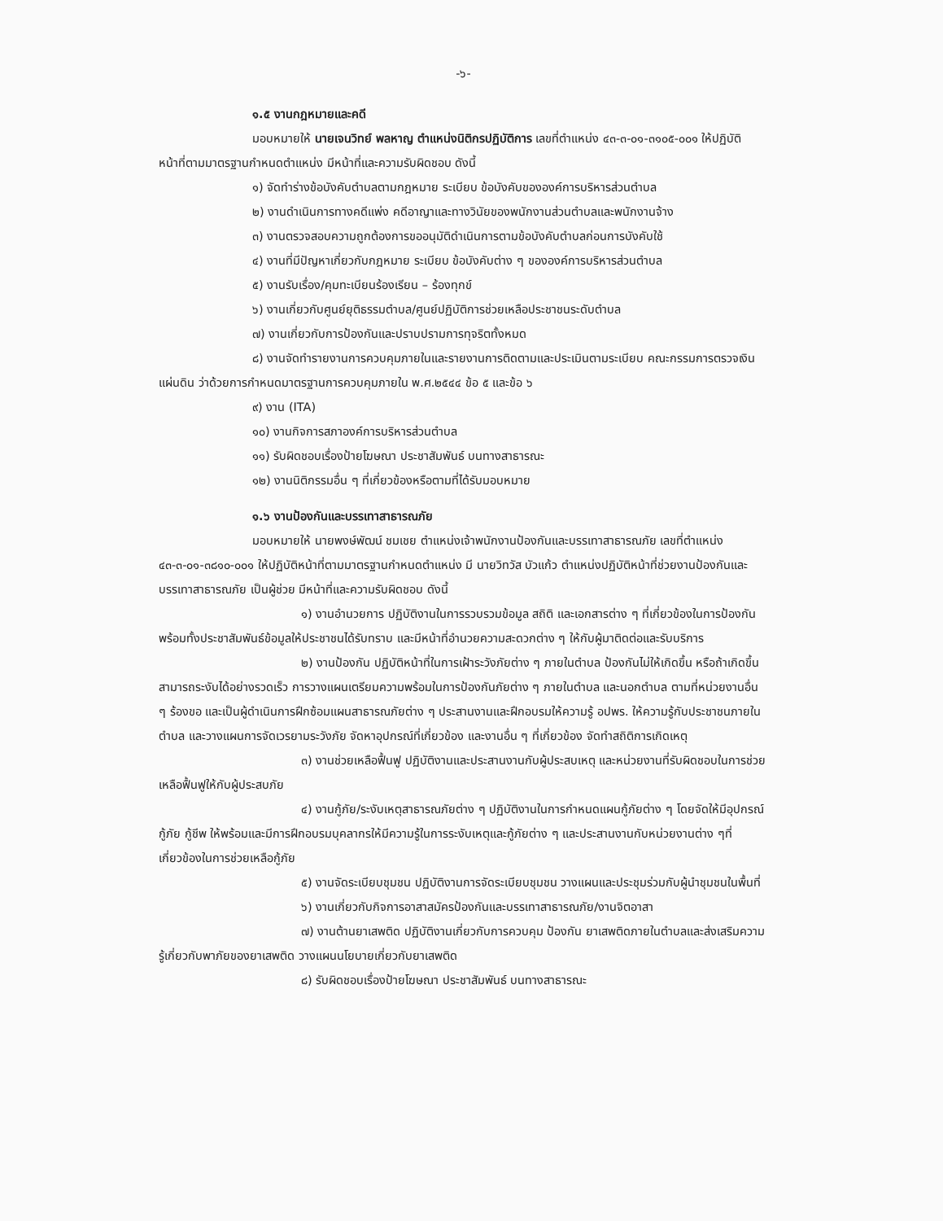-๖-
๑.๕ งานกฎหมายและคดี
มอบหมายให้ นายเจนวิทย์ พลหาญ ตำแหน่งนิติกรปฏิบัติการ เลขที่ตำแหน่ง ๔๓-๓-๐๑-๓๑๐๕-๐๐๑ ให้ปฏิบัติหน้าที่ตามมาตรฐานกำหนดตำแหน่ง มีหน้าที่และความรับผิดชอบ ดังนี้
๑) จัดทำร่างข้อบังคับตำบลตามกฎหมาย ระเบียบ ข้อบังคับขององค์การบริหารส่วนตำบล
๒) งานดำเนินการทางคดีแพ่ง คดีอาญาและทางวินัยของพนักงานส่วนตำบลและพนักงานจ้าง
๓) งานตรวจสอบความถูกต้องการขออนุมัติดำเนินการตามข้อบังคับตำบลก่อนการบังคับใช้
๔) งานที่มีปัญหาเกี่ยวกับกฎหมาย ระเบียบ ข้อบังคับต่าง ๆ ขององค์การบริหารส่วนตำบล
๕) งานรับเรื่อง/คุมทะเบียนร้องเรียน – ร้องทุกข์
๖) งานเกี่ยวกับศูนย์ยุติธรรมตำบล/ศูนย์ปฏิบัติการช่วยเหลือประชาชนระดับตำบล
๗) งานเกี่ยวกับการป้องกันและปราบปรามการทุจริตทั้งหมด
๘) งานจัดทำรายงานการควบคุมภายในและรายงานการติดตามและประเมินตามระเบียบ คณะกรรมการตรวจเงินแผ่นดิน ว่าด้วยการกำหนดมาตรฐานการควบคุมภายใน พ.ศ.๒๕๔๔ ข้อ ๕ และข้อ ๖
๙) งาน (ITA)
๑๐) งานกิจการสภาองค์การบริหารส่วนตำบล
๑๑) รับผิดชอบเรื่องป้ายโฆษณา ประชาสัมพันธ์ บนทางสาธารณะ
๑๒) งานนิติกรรมอื่น ๆ ที่เกี่ยวข้องหรือตามที่ได้รับมอบหมาย
๑.๖ งานป้องกันและบรรเทาสาธารณภัย
มอบหมายให้ นายพงษ์พัฒน์ ชมเชย ตำแหน่งเจ้าพนักงานป้องกันและบรรเทาสาธารณภัย เลขที่ตำแหน่ง ๔๓-๓-๐๑-๓๘๑๐-๐๐๑ ให้ปฏิบัติหน้าที่ตามมาตรฐานกำหนดตำแหน่ง มี นายวิทวัส บัวแก้ว ตำแหน่งปฏิบัติหน้าที่ช่วยงานป้องกันและบรรเทาสาธารณภัย เป็นผู้ช่วย มีหน้าที่และความรับผิดชอบ ดังนี้
๑) งานอำนวยการ ปฏิบัติงานในการรวบรวมข้อมูล สถิติ และเอกสารต่าง ๆ ที่เกี่ยวข้องในการป้องกันพร้อมทั้งประชาสัมพันธ์ข้อมูลให้ประชาชนได้รับทราบ และมีหน้าที่อำนวยความสะดวกต่าง ๆ ให้กับผู้มาติดต่อและรับบริการ
๒) งานป้องกัน ปฏิบัติหน้าที่ในการเฝ้าระวังภัยต่าง ๆ ภายในตำบล ป้องกันไม่ให้เกิดขึ้น หรือถ้าเกิดขึ้นสามารถระงับได้อย่างรวดเร็ว การวางแผนเตรียมความพร้อมในการป้องกันภัยต่าง ๆ ภายในตำบล และนอกตำบล ตามที่หน่วยงานอื่น ๆ ร้องขอ และเป็นผู้ดำเนินการฝึกซ้อมแผนสาธารณภัยต่าง ๆ ประสานงานและฝึกอบรมให้ความรู้ อปพร. ให้ความรู้กับประชาชนภายในตำบล และวางแผนการจัดเวรยามระวังภัย จัดหาอุปกรณ์ที่เกี่ยวข้อง และงานอื่น ๆ ที่เกี่ยวข้อง จัดทำสถิติการเกิดเหตุ
๓) งานช่วยเหลือฟื้นฟู ปฏิบัติงานและประสานงานกับผู้ประสบเหตุ และหน่วยงานที่รับผิดชอบในการช่วยเหลือฟื้นฟูให้กับผู้ประสบภัย
๔) งานกู้ภัย/ระงับเหตุสาธารณภัยต่าง ๆ ปฏิบัติงานในการกำหนดแผนกู้ภัยต่าง ๆ โดยจัดให้มีอุปกรณ์ กู้ภัย กู้ชีพ ให้พร้อมและมีการฝึกอบรมบุคลากรให้มีความรู้ในการระงับเหตุและกู้ภัยต่าง ๆ และประสานงานกับหน่วยงานต่าง ๆที่เกี่ยวข้องในการช่วยเหลือกู้ภัย
๕) งานจัดระเบียบชุมชน ปฏิบัติงานการจัดระเบียบชุมชน วางแผนและประชุมร่วมกับผู้นำชุมชนในพื้นที่
๖) งานเกี่ยวกับกิจการอาสาสมัครป้องกันและบรรเทาสาธารณภัย/งานจิตอาสา
๗) งานต้านยาเสพติด ปฏิบัติงานเกี่ยวกับการควบคุม ป้องกัน ยาเสพติดภายในตำบลและส่งเสริมความรู้เกี่ยวกับพาภัยของยาเสพติด วางแผนนโยบายเกี่ยวกับยาเสพติด
๘) รับผิดชอบเรื่องป้ายโฆษณา ประชาสัมพันธ์ บนทางสาธารณะ